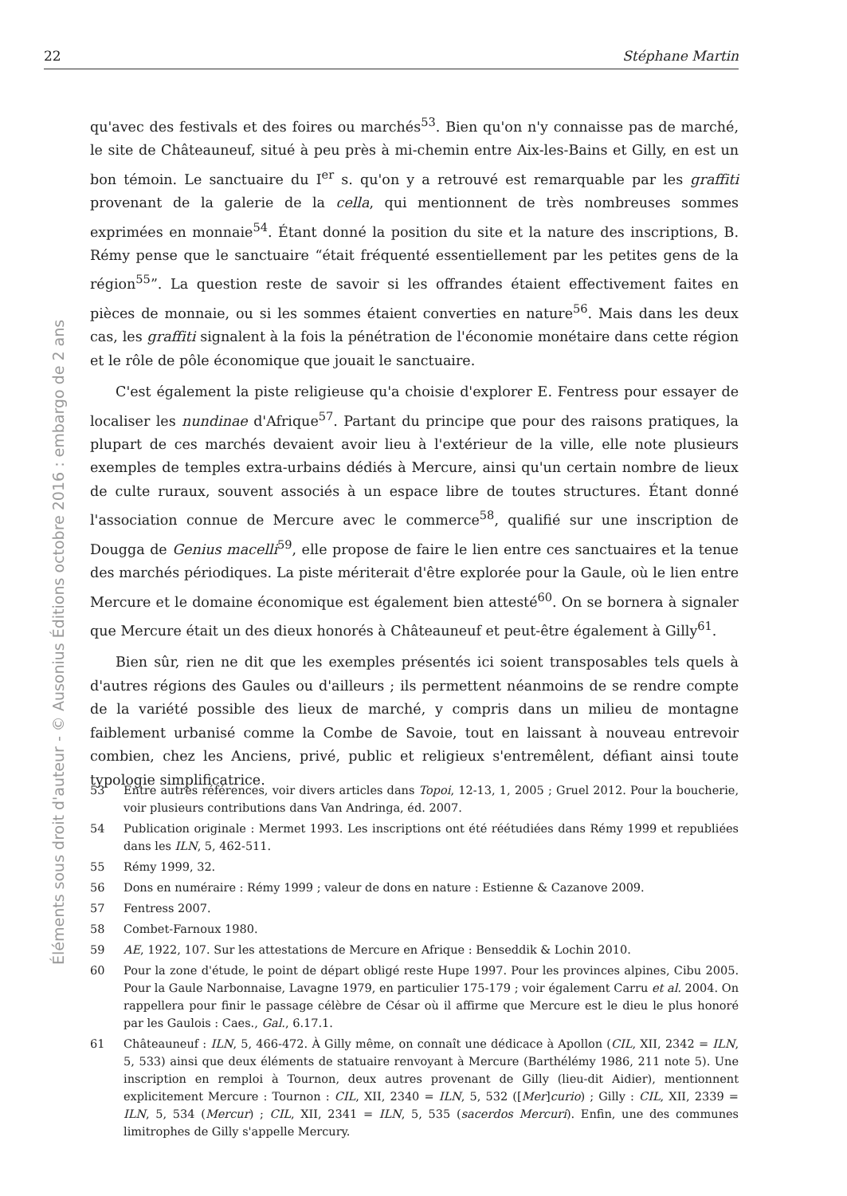22 Stéphane Martin
Éléments sous droit d'auteur - © Ausonius Éditions octobre 2016 : embargo de 2 ans
qu'avec des festivals et des foires ou marchés<sup>53</sup>. Bien qu'on n'y connaisse pas de marché, le site de Châteauneuf, situé à peu près à mi-chemin entre Aix-les-Bains et Gilly, en est un bon témoin. Le sanctuaire du I<sup>er</sup> s. qu'on y a retrouvé est remarquable par les graffiti provenant de la galerie de la cella, qui mentionnent de très nombreuses sommes exprimées en monnaie<sup>54</sup>. Étant donné la position du site et la nature des inscriptions, B. Rémy pense que le sanctuaire “était fréquenté essentiellement par les petites gens de la région<sup>55</sup>”. La question reste de savoir si les offrandes étaient effectivement faites en pièces de monnaie, ou si les sommes étaient converties en nature<sup>56</sup>. Mais dans les deux cas, les graffiti signalent à la fois la pénétration de l'économie monétaire dans cette région et le rôle de pôle économique que jouait le sanctuaire.
C'est également la piste religieuse qu'a choisie d'explorer E. Fentress pour essayer de localiser les nundinae d'Afrique<sup>57</sup>. Partant du principe que pour des raisons pratiques, la plupart de ces marchés devaient avoir lieu à l'extérieur de la ville, elle note plusieurs exemples de temples extra-urbains dédiés à Mercure, ainsi qu'un certain nombre de lieux de culte ruraux, souvent associés à un espace libre de toutes structures. Étant donné l'association connue de Mercure avec le commerce<sup>58</sup>, qualifié sur une inscription de Dougga de Genius macelli<sup>59</sup>, elle propose de faire le lien entre ces sanctuaires et la tenue des marchés périodiques. La piste mériterait d'être explorée pour la Gaule, où le lien entre Mercure et le domaine économique est également bien attesté<sup>60</sup>. On se bornera à signaler que Mercure était un des dieux honorés à Châteauneuf et peut-être également à Gilly<sup>61</sup>.
Bien sûr, rien ne dit que les exemples présentés ici soient transposables tels quels à d'autres régions des Gaules ou d'ailleurs ; ils permettent néanmoins de se rendre compte de la variété possible des lieux de marché, y compris dans un milieu de montagne faiblement urbanisé comme la Combe de Savoie, tout en laissant à nouveau entrevoir combien, chez les Anciens, privé, public et religieux s'entremêlent, défiant ainsi toute typologie simplificatrice.
53 Entre autres références, voir divers articles dans Topoi, 12-13, 1, 2005 ; Gruel 2012. Pour la boucherie, voir plusieurs contributions dans Van Andringa, éd. 2007.
54 Publication originale : Mermet 1993. Les inscriptions ont été réétudiées dans Rémy 1999 et republiées dans les ILN, 5, 462-511.
55 Rémy 1999, 32.
56 Dons en numéraire : Rémy 1999 ; valeur de dons en nature : Estienne & Cazanove 2009.
57 Fentress 2007.
58 Combet-Farnoux 1980.
59 AE, 1922, 107. Sur les attestations de Mercure en Afrique : Benseddik & Lochin 2010.
60 Pour la zone d'étude, le point de départ obligé reste Hupe 1997. Pour les provinces alpines, Cibu 2005. Pour la Gaule Narbonnaise, Lavagne 1979, en particulier 175-179 ; voir également Carru et al. 2004. On rappellera pour finir le passage célèbre de César où il affirme que Mercure est le dieu le plus honoré par les Gaulois : Caes., Gal., 6.17.1.
61 Châteauneuf : ILN, 5, 466-472. À Gilly même, on connaît une dédicace à Apollon (CIL, XII, 2342 = ILN, 5, 533) ainsi que deux éléments de statuaire renvoyant à Mercure (Barthélémy 1986, 211 note 5). Une inscription en remploi à Tournon, deux autres provenant de Gilly (lieu-dit Aidier), mentionnent explicitement Mercure : Tournon : CIL, XII, 2340 = ILN, 5, 532 ([Mer]curio) ; Gilly : CIL, XII, 2339 = ILN, 5, 534 (Mercur) ; CIL, XII, 2341 = ILN, 5, 535 (sacerdos Mercuri). Enfin, une des communes limitrophes de Gilly s'appelle Mercury.